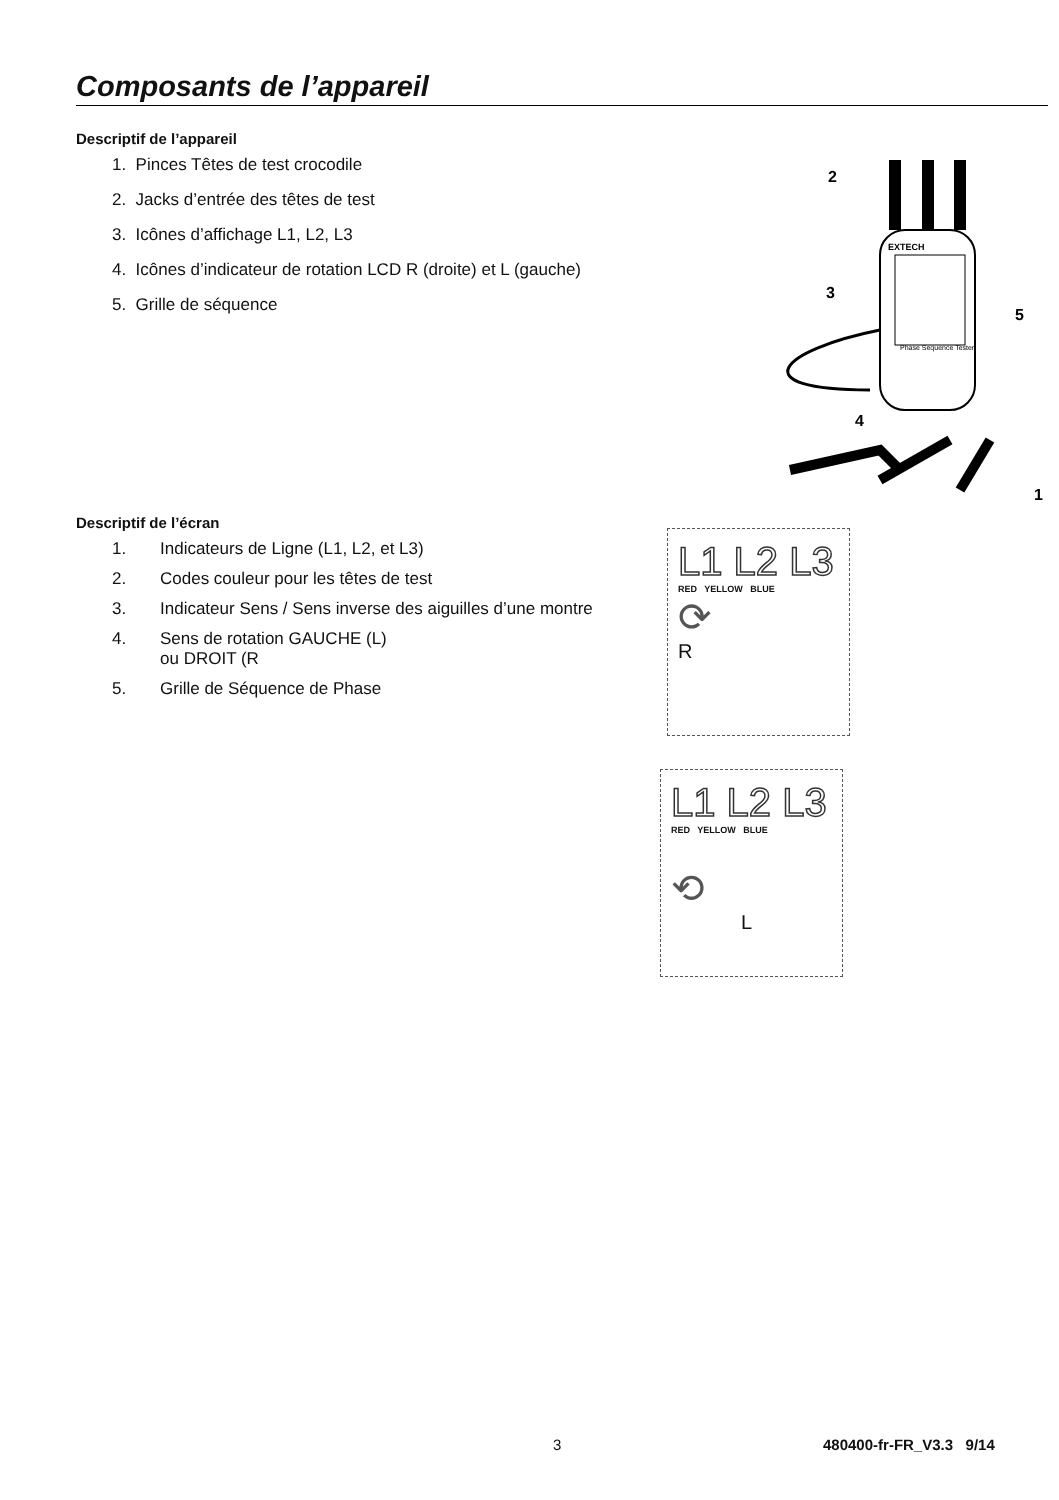Composants de l’appareil
Descriptif de l’appareil
1. Pinces Têtes de test crocodile
2. Jacks d’entrée des têtes de test
3. Icônes d’affichage L1, L2, L3
4. Icônes d’indicateur de rotation LCD R (droite) et L (gauche)
5. Grille de séquence
EXTECH
Phase Sequence Tester
2
3
5
4
1
Descriptif de l’écran
1. Indicateurs de Ligne (L1, L2, et L3)
2. Codes couleur pour les têtes de test
3. Indicateur Sens / Sens inverse des aiguilles d’une montre
4. Sens de rotation GAUCHE (L)
ou DROIT (R
5. Grille de Séquence de Phase
L1 L2 L3
RED YELLOW BLUE
⟳
R
L1 L2 L3
RED YELLOW BLUE
⟲
L
3 480400-fr-FR_V3.3 9/14